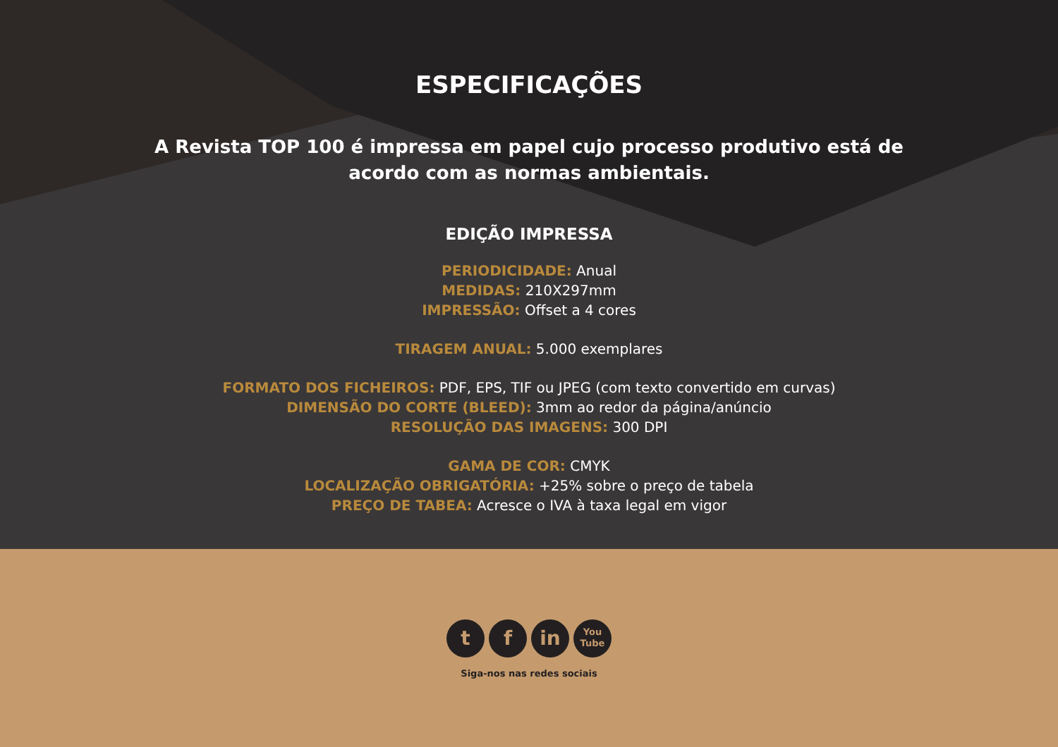ESPECIFICAÇÕES
A Revista TOP 100 é impressa em papel cujo processo produtivo está de acordo com as normas ambientais.
EDIÇÃO IMPRESSA
PERIODICIDADE: Anual
MEDIDAS: 210X297mm
IMPRESSÃO: Offset a 4 cores
TIRAGEM ANUAL: 5.000 exemplares
FORMATO DOS FICHEIROS: PDF, EPS, TIF ou JPEG (com texto convertido em curvas)
DIMENSÃO DO CORTE (BLEED): 3mm ao redor da página/anúncio
RESOLUÇÃO DAS IMAGENS: 300 DPI
GAMA DE COR: CMYK
LOCALIZAÇÃO OBRIGATÓRIA: +25% sobre o preço de tabela
PREÇO DE TABEA: Acresce o IVA à taxa legal em vigor
t f in
You
Tube
Siga-nos nas redes sociais